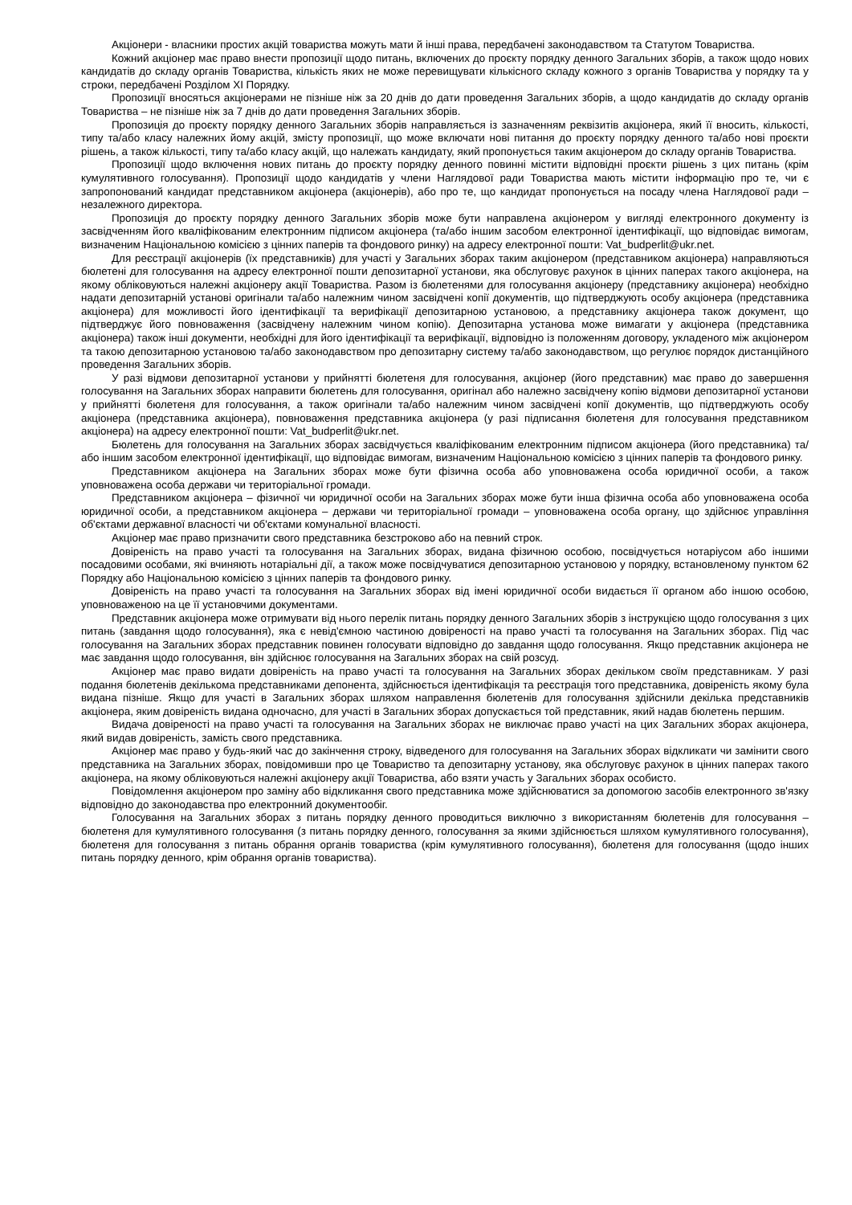Акціонери - власники простих акцій товариства можуть мати й інші права, передбачені законодавством та Статутом Товариства.
Кожний акціонер має право внести пропозиції щодо питань, включених до проєкту порядку денного Загальних зборів, а також щодо нових кандидатів до складу органів Товариства, кількість яких не може перевищувати кількісного складу кожного з органів Товариства у порядку та у строки, передбачені Розділом ХІ Порядку.
Пропозиції вносяться акціонерами не пізніше ніж за 20 днів до дати проведення Загальних зборів, а щодо кандидатів до складу органів Товариства – не пізніше ніж за 7 днів до дати проведення Загальних зборів.
Пропозиція до проєкту порядку денного Загальних зборів направляється із зазначенням реквізитів акціонера, який її вносить, кількості, типу та/або класу належних йому акцій, змісту пропозиції, що може включати нові питання до проєкту порядку денного та/або нові проєкти рішень, а також кількості, типу та/або класу акцій, що належать кандидату, який пропонується таким акціонером до складу органів Товариства.
Пропозиції щодо включення нових питань до проєкту порядку денного повинні містити відповідні проєкти рішень з цих питань (крім кумулятивного голосування). Пропозиції щодо кандидатів у члени Наглядової ради Товариства мають містити інформацію про те, чи є запропонований кандидат представником акціонера (акціонерів), або про те, що кандидат пропонується на посаду члена Наглядової ради – незалежного директора.
Пропозиція до проєкту порядку денного Загальних зборів може бути направлена акціонером у вигляді електронного документу із засвідченням його кваліфікованим електронним підписом акціонера (та/або іншим засобом електронної ідентифікації, що відповідає вимогам, визначеним Національною комісією з цінних паперів та фондового ринку) на адресу електронної пошти: Vat_budperlit@ukr.net.
Для реєстрації акціонерів (їх представників) для участі у Загальних зборах таким акціонером (представником акціонера) направляються бюлетені для голосування на адресу електронної пошти депозитарної установи, яка обслуговує рахунок в цінних паперах такого акціонера, на якому обліковуються належні акціонеру акції Товариства. Разом із бюлетенями для голосування акціонеру (представнику акціонера) необхідно надати депозитарній установі оригінали та/або належним чином засвідчені копії документів, що підтверджують особу акціонера (представника акціонера) для можливості його ідентифікації та верифікації депозитарною установою, а представнику акціонера також документ, що підтверджує його повноваження (засвідчену належним чином копію). Депозитарна установа може вимагати у акціонера (представника акціонера) також інші документи, необхідні для його ідентифікації та верифікації, відповідно із положенням договору, укладеного між акціонером та такою депозитарною установою та/або законодавством про депозитарну систему та/або законодавством, що регулює порядок дистанційного проведення Загальних зборів.
У разі відмови депозитарної установи у прийнятті бюлетеня для голосування, акціонер (його представник) має право до завершення голосування на Загальних зборах направити бюлетень для голосування, оригінал або належно засвідчену копію відмови депозитарної установи у прийнятті бюлетеня для голосування, а також оригінали та/або належним чином засвідчені копії документів, що підтверджують особу акціонера (представника акціонера), повноваження представника акціонера (у разі підписання бюлетеня для голосування представником акціонера) на адресу електронної пошти: Vat_budperlit@ukr.net.
Бюлетень для голосування на Загальних зборах засвідчується кваліфікованим електронним підписом акціонера (його представника) та/або іншим засобом електронної ідентифікації, що відповідає вимогам, визначеним Національною комісією з цінних паперів та фондового ринку.
Представником акціонера на Загальних зборах може бути фізична особа або уповноважена особа юридичної особи, а також уповноважена особа держави чи територіальної громади.
Представником акціонера – фізичної чи юридичної особи на Загальних зборах може бути інша фізична особа або уповноважена особа юридичної особи, а представником акціонера – держави чи територіальної громади – уповноважена особа органу, що здійснює управління об'єктами державної власності чи об'єктами комунальної власності.
Акціонер має право призначити свого представника безстроково або на певний строк.
Довіреність на право участі та голосування на Загальних зборах, видана фізичною особою, посвідчується нотаріусом або іншими посадовими особами, які вчиняють нотаріальні дії, а також може посвідчуватися депозитарною установою у порядку, встановленому пунктом 62 Порядку або Національною комісією з цінних паперів та фондового ринку.
Довіреність на право участі та голосування на Загальних зборах від імені юридичної особи видається її органом або іншою особою, уповноваженою на це її установчими документами.
Представник акціонера може отримувати від нього перелік питань порядку денного Загальних зборів з інструкцією щодо голосування з цих питань (завдання щодо голосування), яка є невід'ємною частиною довіреності на право участі та голосування на Загальних зборах. Під час голосування на Загальних зборах представник повинен голосувати відповідно до завдання щодо голосування. Якщо представник акціонера не має завдання щодо голосування, він здійснює голосування на Загальних зборах на свій розсуд.
Акціонер має право видати довіреність на право участі та голосування на Загальних зборах декільком своїм представникам. У разі подання бюлетенів декількома представниками депонента, здійснюється ідентифікація та реєстрація того представника, довіреність якому була видана пізніше. Якщо для участі в Загальних зборах шляхом направлення бюлетенів для голосування здійснили декілька представників акціонера, яким довіреність видана одночасно, для участі в Загальних зборах допускається той представник, який надав бюлетень першим.
Видача довіреності на право участі та голосування на Загальних зборах не виключає право участі на цих Загальних зборах акціонера, який видав довіреність, замість свого представника.
Акціонер має право у будь-який час до закінчення строку, відведеного для голосування на Загальних зборах відкликати чи замінити свого представника на Загальних зборах, повідомивши про це Товариство та депозитарну установу, яка обслуговує рахунок в цінних паперах такого акціонера, на якому обліковуються належні акціонеру акції Товариства, або взяти участь у Загальних зборах особисто.
Повідомлення акціонером про заміну або відкликання свого представника може здійснюватися за допомогою засобів електронного зв'язку відповідно до законодавства про електронний документообіг.
Голосування на Загальних зборах з питань порядку денного проводиться виключно з використанням бюлетенів для голосування – бюлетеня для кумулятивного голосування (з питань порядку денного, голосування за якими здійснюється шляхом кумулятивного голосування), бюлетеня для голосування з питань обрання органів товариства (крім кумулятивного голосування), бюлетеня для голосування (щодо інших питань порядку денного, крім обрання органів товариства).